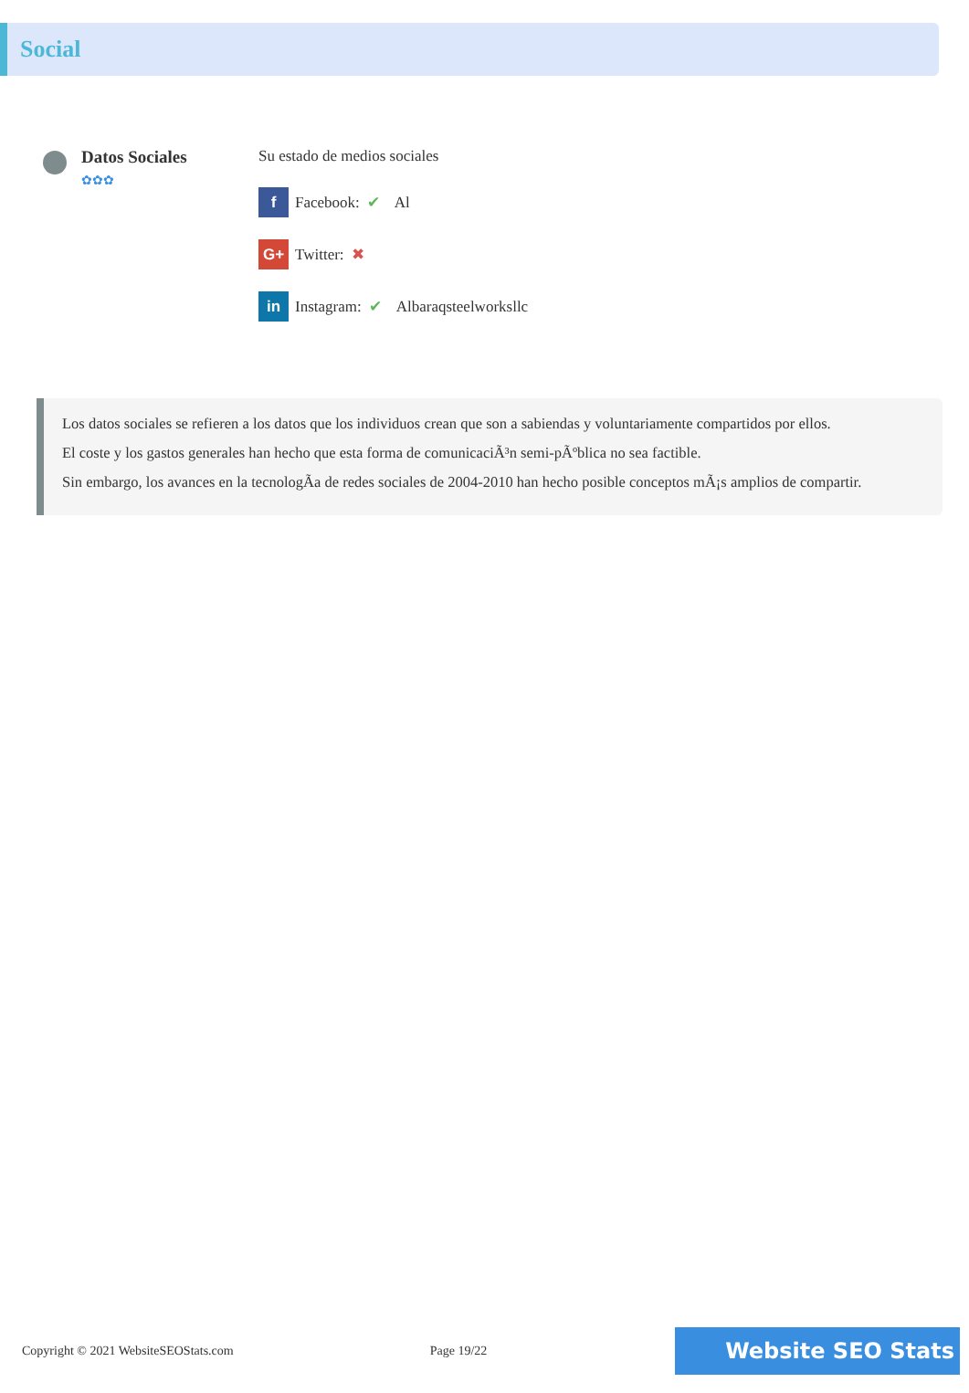Social
Datos Sociales
✿✿✿
Su estado de medios sociales
f Facebook: ✔ Al
G+ Twitter: ✖
in Instagram: ✔ Albaraqsteelworksllc
Los datos sociales se refieren a los datos que los individuos crean que son a sabiendas y voluntariamente compartidos por ellos.
El coste y los gastos generales han hecho que esta forma de comunicaciÃ³n semi-pÃºblica no sea factible.
Sin embargo, los avances en la tecnologÃa de redes sociales de 2004-2010 han hecho posible conceptos mÃ¡s amplios de compartir.
Copyright © 2021 WebsiteSEOStats.com Page 19/22 Website SEO Stats